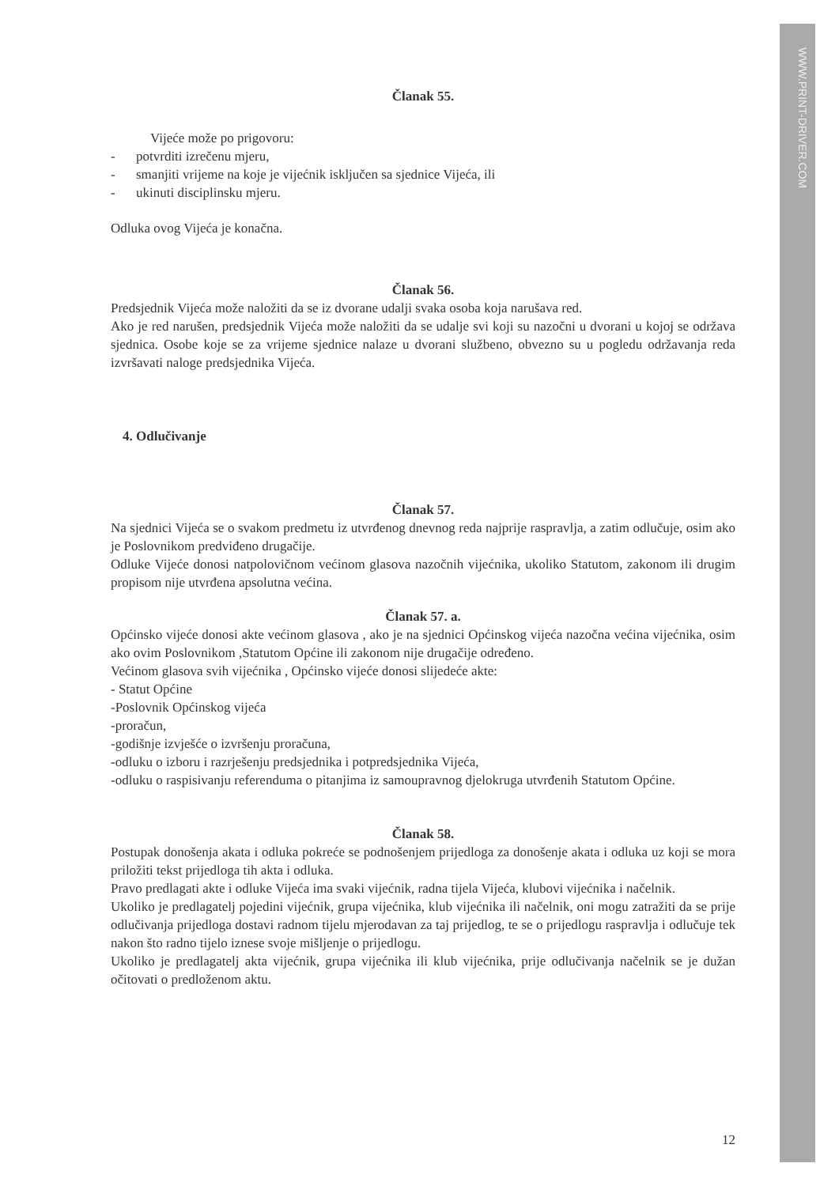WWW.PRINT-DRIVER.COM
Članak 55.
Vijeće može po prigovoru:
- potvrditi izrečenu mjeru,
- smanjiti vrijeme na koje je vijećnik isključen sa sjednice Vijeća, ili
- ukinuti disciplinsku mjeru.
Odluka ovog Vijeća je konačna.
Članak 56.
Predsjednik Vijeća može naložiti da se iz dvorane udalji svaka osoba koja narušava red.
Ako je red narušen, predsjednik Vijeća može naložiti da se udalje svi koji su nazočni u dvorani u kojoj se održava sjednica. Osobe koje se za vrijeme sjednice nalaze u dvorani službeno, obvezno su u pogledu održavanja reda izvršavati naloge predsjednika Vijeća.
4. Odlučivanje
Članak 57.
Na sjednici Vijeća se o svakom predmetu iz utvrđenog dnevnog reda najprije raspravlja, a zatim odlučuje, osim ako je Poslovnikom predviđeno drugačije.
Odluke Vijeće donosi natpolovičnom većinom glasova nazočnih vijećnika, ukoliko Statutom, zakonom ili drugim propisom nije utvrđena apsolutna većina.
Članak 57. a.
Općinsko vijeće donosi akte većinom glasova , ako je na sjednici Općinskog vijeća nazočna većina vijećnika, osim ako ovim Poslovnikom ,Statutom Općine ili zakonom nije drugačije određeno.
Većinom glasova svih vijećnika , Općinsko vijeće donosi slijedeće akte:
- Statut Općine
-Poslovnik Općinskog vijeća
-proračun,
-godišnje izvješće o izvršenju proračuna,
-odluku o izboru i razrješenju predsjednika i potpredsjednika Vijeća,
-odluku o raspisivanju referenduma o pitanjima iz samoupravnog djelokruga utvrđenih Statutom Općine.
Članak 58.
Postupak donošenja akata i odluka pokreće se podnošenjem prijedloga za donošenje akata i odluka uz koji se mora priložiti tekst prijedloga tih akta i odluka.
Pravo predlagati akte i odluke Vijeća ima svaki vijećnik, radna tijela Vijeća, klubovi vijećnika i načelnik.
Ukoliko je predlagatelj pojedini vijećnik, grupa vijećnika, klub vijećnika ili načelnik, oni mogu zatražiti da se prije odlučivanja prijedloga dostavi radnom tijelu mjerodavan za taj prijedlog, te se o prijedlogu raspravlja i odlučuje tek nakon što radno tijelo iznese svoje mišljenje o prijedlogu.
Ukoliko je predlagatelj akta vijećnik, grupa vijećnika ili klub vijećnika, prije odlučivanja načelnik se je dužan očitovati o predloženom aktu.
12